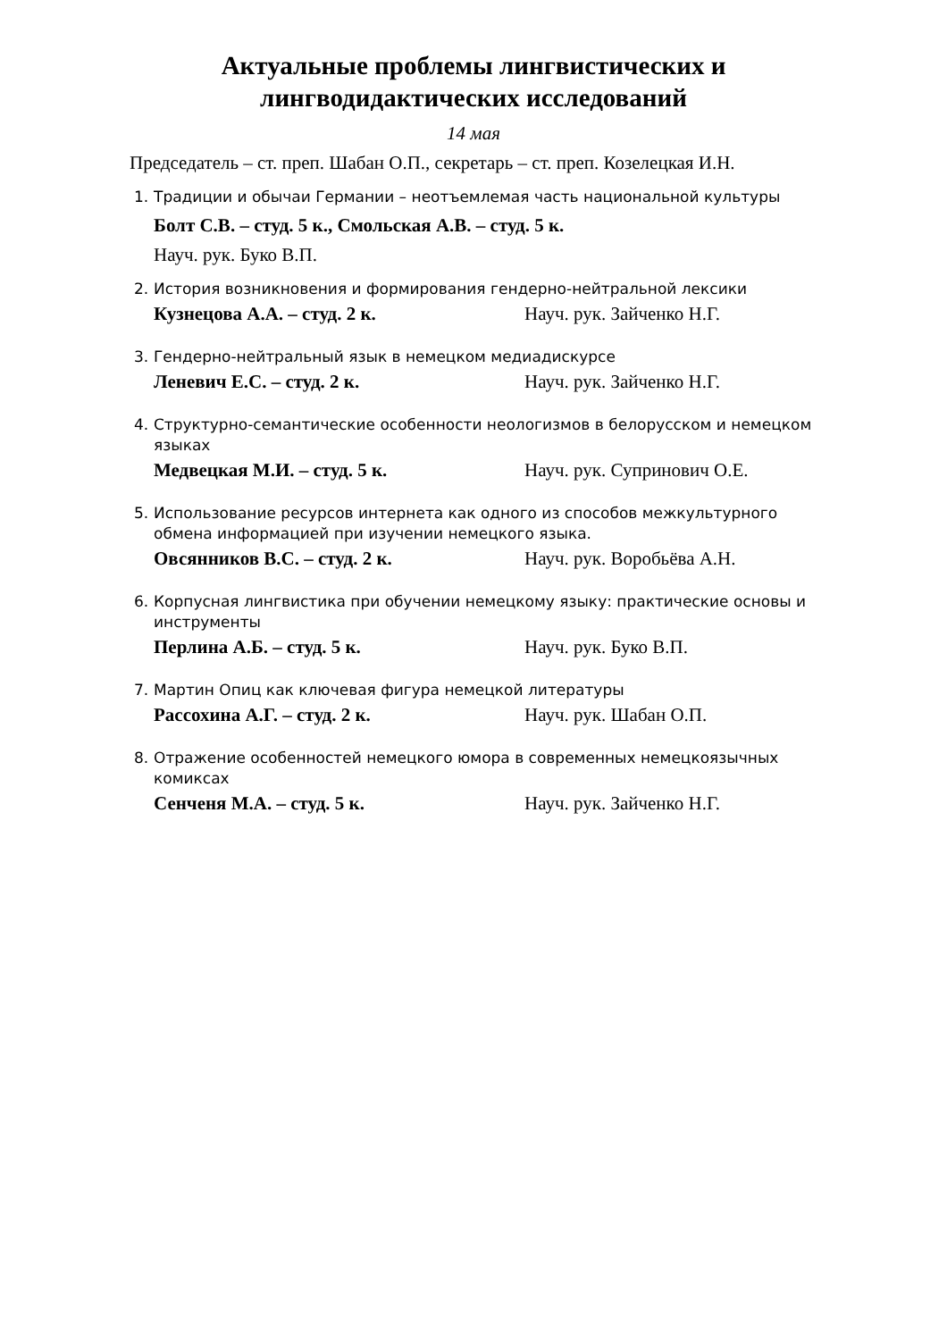Актуальные проблемы лингвистических и
лингводидактических исследований
14 мая
Председатель – ст. преп. Шабан О.П., секретарь – ст. преп. Козелецкая И.Н.
1. Традиции и обычаи Германии – неотъемлемая часть национальной культуры
Болт С.В. – студ. 5 к., Смольская А.В. – студ. 5 к.
Науч. рук. Буко В.П.
2. История возникновения и формирования гендерно-нейтральной лексики
Кузнецова А.А. – студ. 2 к. Науч. рук. Зайченко Н.Г.
3. Гендерно-нейтральный язык в немецком медиадискурсе
Леневич Е.С. – студ. 2 к. Науч. рук. Зайченко Н.Г.
4. Структурно-семантические особенности неологизмов в белорусском и немецком языках
Медвецкая М.И. – студ. 5 к. Науч. рук. Супринович О.Е.
5. Использование ресурсов интернета как одного из способов межкультурного обмена информацией при изучении немецкого языка.
Овсянников В.С. – студ. 2 к. Науч. рук. Воробьёва А.Н.
6. Корпусная лингвистика при обучении немецкому языку: практические основы и инструменты
Перлина А.Б. – студ. 5 к. Науч. рук. Буко В.П.
7. Мартин Опиц как ключевая фигура немецкой литературы
Рассохина А.Г. – студ. 2 к. Науч. рук. Шабан О.П.
8. Отражение особенностей немецкого юмора в современных немецкоязычных комиксах
Сенченя М.А. – студ. 5 к. Науч. рук. Зайченко Н.Г.